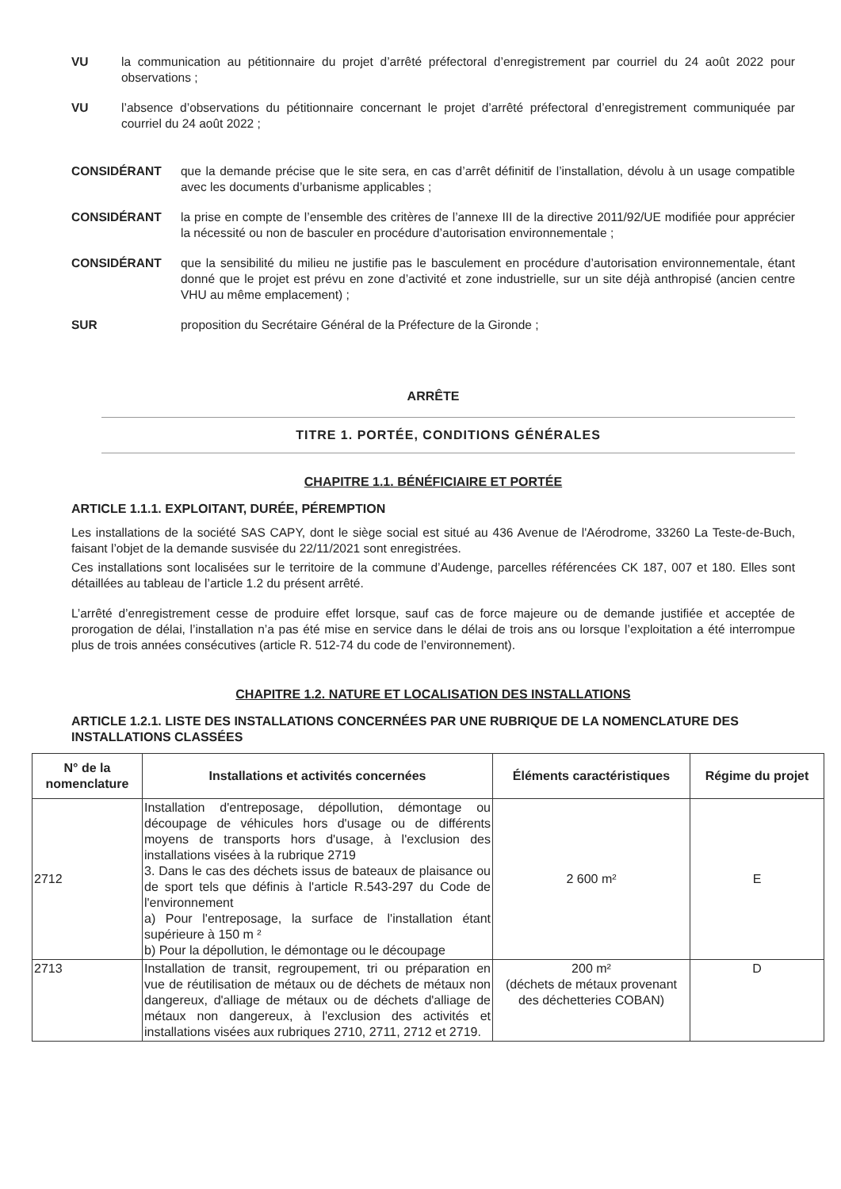VU la communication au pétitionnaire du projet d’arrêté préfectoral d’enregistrement par courriel du 24 août 2022 pour observations ;
VU l’absence d’observations du pétitionnaire concernant le projet d’arrêté préfectoral d’enregistrement communiquée par courriel du 24 août 2022 ;
CONSIDÉRANT que la demande précise que le site sera, en cas d’arrêt définitif de l’installation, dévolu à un usage compatible avec les documents d’urbanisme applicables ;
CONSIDÉRANT la prise en compte de l’ensemble des critères de l’annexe III de la directive 2011/92/UE modifiée pour apprécier la nécessité ou non de basculer en procédure d’autorisation environnementale ;
CONSIDÉRANT que la sensibilité du milieu ne justifie pas le basculement en procédure d’autorisation environnementale, étant donné que le projet est prévu en zone d’activité et zone industrielle, sur un site déjà anthropisé (ancien centre VHU au même emplacement) ;
SUR proposition du Secrétaire Général de la Préfecture de la Gironde ;
ARRÊTE
TITRE 1. PORTÉE, CONDITIONS GÉNÉRALES
CHAPITRE 1.1. BÉNÉFICIAIRE ET PORTÉE
ARTICLE 1.1.1. EXPLOITANT, DURÉE, PÉREMPTION
Les installations de la société SAS CAPY, dont le siège social est situé au 436 Avenue de l'Aérodrome, 33260 La Teste-de-Buch, faisant l’objet de la demande susvisée du 22/11/2021 sont enregistrées.
Ces installations sont localisées sur le territoire de la commune d’Audenge, parcelles référencées CK 187, 007 et 180. Elles sont détaillées au tableau de l’article 1.2 du présent arrêté.
L’arrêté d’enregistrement cesse de produire effet lorsque, sauf cas de force majeure ou de demande justifiée et acceptée de prorogation de délai, l’installation n’a pas été mise en service dans le délai de trois ans ou lorsque l’exploitation a été interrompue plus de trois années consécutives (article R. 512-74 du code de l’environnement).
CHAPITRE 1.2. NATURE ET LOCALISATION DES INSTALLATIONS
ARTICLE 1.2.1. LISTE DES INSTALLATIONS CONCERNÉES PAR UNE RUBRIQUE DE LA NOMENCLATURE DES INSTALLATIONS CLASSÉES
| N° de la nomenclature | Installations et activités concernées | Éléments caractéristiques | Régime du projet |
| --- | --- | --- | --- |
| 2712 | Installation d'entreposage, dépollution, démontage ou découpage de véhicules hors d'usage ou de différents moyens de transports hors d'usage, à l'exclusion des installations visées à la rubrique 2719 3. Dans le cas des déchets issus de bateaux de plaisance ou de sport tels que définis à l'article R.543-297 du Code de l'environnement a) Pour l'entreposage, la surface de l'installation étant supérieure à 150 m ² b) Pour la dépollution, le démontage ou le découpage | 2 600 m² | E |
| 2713 | Installation de transit, regroupement, tri ou préparation en vue de réutilisation de métaux ou de déchets de métaux non dangereux, d'alliage de métaux ou de déchets d'alliage de métaux non dangereux, à l'exclusion des activités et installations visées aux rubriques 2710, 2711, 2712 et 2719. | 200 m² (déchets de métaux provenant des déchetteries COBAN) | D |